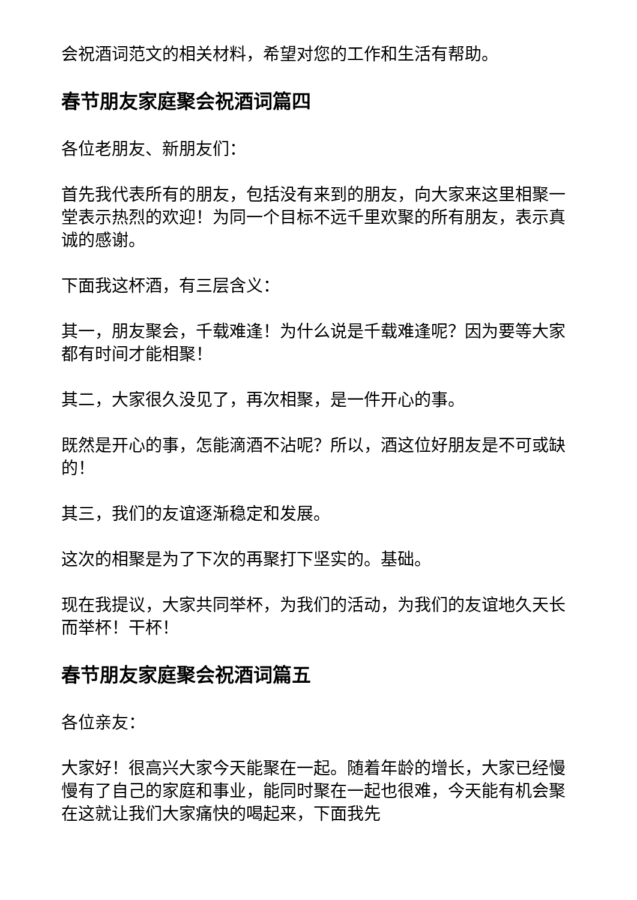会祝酒词范文的相关材料，希望对您的工作和生活有帮助。
春节朋友家庭聚会祝酒词篇四
各位老朋友、新朋友们：
首先我代表所有的朋友，包括没有来到的朋友，向大家来这里相聚一堂表示热烈的欢迎！为同一个目标不远千里欢聚的所有朋友，表示真诚的感谢。
下面我这杯酒，有三层含义：
其一，朋友聚会，千载难逢！为什么说是千载难逢呢？因为要等大家都有时间才能相聚！
其二，大家很久没见了，再次相聚，是一件开心的事。
既然是开心的事，怎能滴酒不沾呢？所以，酒这位好朋友是不可或缺的！
其三，我们的友谊逐渐稳定和发展。
这次的相聚是为了下次的再聚打下坚实的。基础。
现在我提议，大家共同举杯，为我们的活动，为我们的友谊地久天长而举杯！干杯！
春节朋友家庭聚会祝酒词篇五
各位亲友：
大家好！很高兴大家今天能聚在一起。随着年龄的增长，大家已经慢慢有了自己的家庭和事业，能同时聚在一起也很难，今天能有机会聚在这就让我们大家痛快的喝起来，下面我先